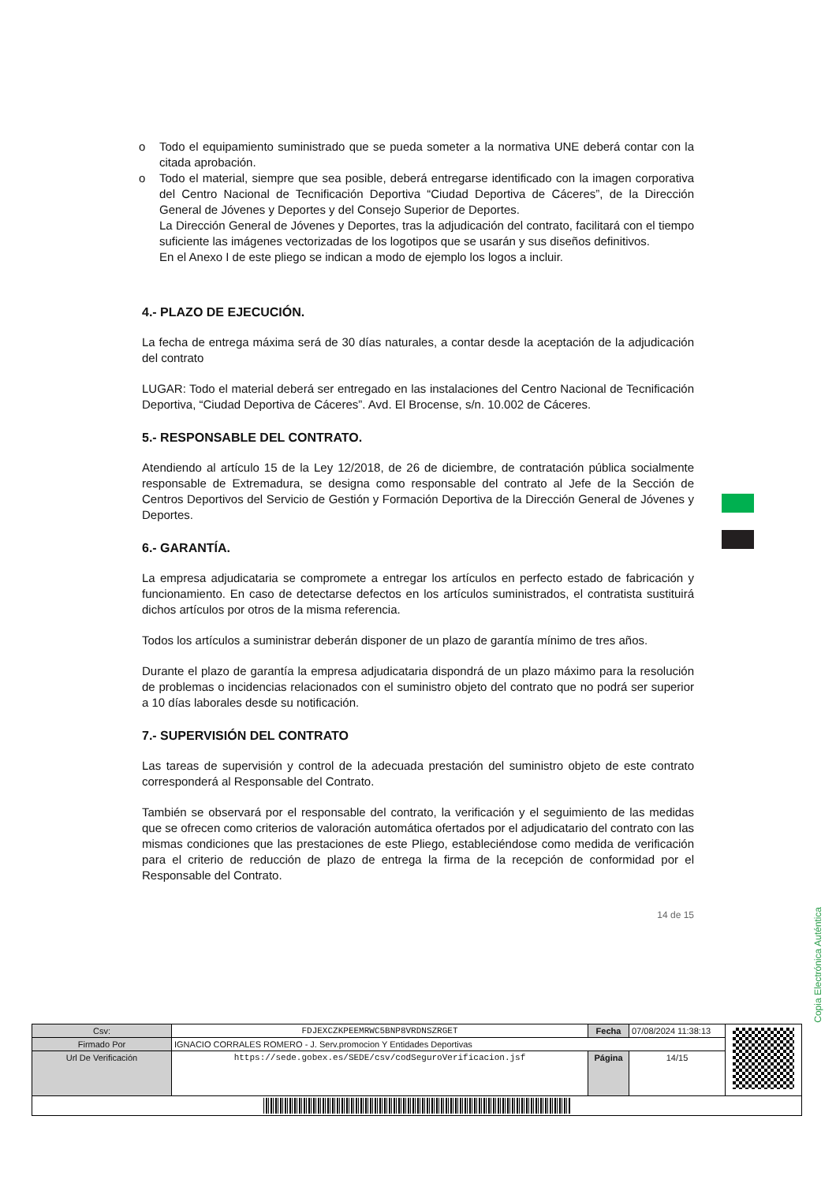o Todo el equipamiento suministrado que se pueda someter a la normativa UNE deberá contar con la citada aprobación.
o Todo el material, siempre que sea posible, deberá entregarse identificado con la imagen corporativa del Centro Nacional de Tecnificación Deportiva “Ciudad Deportiva de Cáceres”, de la Dirección General de Jóvenes y Deportes y del Consejo Superior de Deportes.
La Dirección General de Jóvenes y Deportes, tras la adjudicación del contrato, facilitará con el tiempo suficiente las imágenes vectorizadas de los logotipos que se usarán y sus diseños definitivos.
En el Anexo I de este pliego se indican a modo de ejemplo los logos a incluir.
4.- PLAZO DE EJECUCIÓN.
La fecha de entrega máxima será de 30 días naturales, a contar desde la aceptación de la adjudicación del contrato
LUGAR: Todo el material deberá ser entregado en las instalaciones del Centro Nacional de Tecnificación Deportiva, “Ciudad Deportiva de Cáceres”. Avd. El Brocense, s/n. 10.002 de Cáceres.
5.- RESPONSABLE DEL CONTRATO.
Atendiendo al artículo 15 de la Ley 12/2018, de 26 de diciembre, de contratación pública socialmente responsable de Extremadura, se designa como responsable del contrato al Jefe de la Sección de Centros Deportivos del Servicio de Gestión y Formación Deportiva de la Dirección General de Jóvenes y Deportes.
6.- GARANTÍA.
La empresa adjudicataria se compromete a entregar los artículos en perfecto estado de fabricación y funcionamiento. En caso de detectarse defectos en los artículos suministrados, el contratista sustituirá dichos artículos por otros de la misma referencia.
Todos los artículos a suministrar deberán disponer de un plazo de garantía mínimo de tres años.
Durante el plazo de garantía la empresa adjudicataria dispondrá de un plazo máximo para la resolución de problemas o incidencias relacionados con el suministro objeto del contrato que no podrá ser superior a 10 días laborales desde su notificación.
7.- SUPERVISIÓN DEL CONTRATO
Las tareas de supervisión y control de la adecuada prestación del suministro objeto de este contrato corresponderá al Responsable del Contrato.
También se observará por el responsable del contrato, la verificación y el seguimiento de las medidas que se ofrecen como criterios de valoración automática ofertados por el adjudicatario del contrato con las mismas condiciones que las prestaciones de este Pliego, estableciéndose como medida de verificación para el criterio de reducción de plazo de entrega la firma de la recepción de conformidad por el Responsable del Contrato.
14 de 15
Copia Electrónica Auténtica
| Csv: | FDJEXCZKPEEMRWC5BNP8VRDNSZRGET | Fecha | 07/08/2024 11:38:13 | |
| Firmado Por | IGNACIO CORRALES ROMERO - J. Serv.promocion Y Entidades Deportivas | | | |
| Url De Verificación | https://sede.gobex.es/SEDE/csv/codSeguroVerificacion.jsf | Página | 14/15 | |